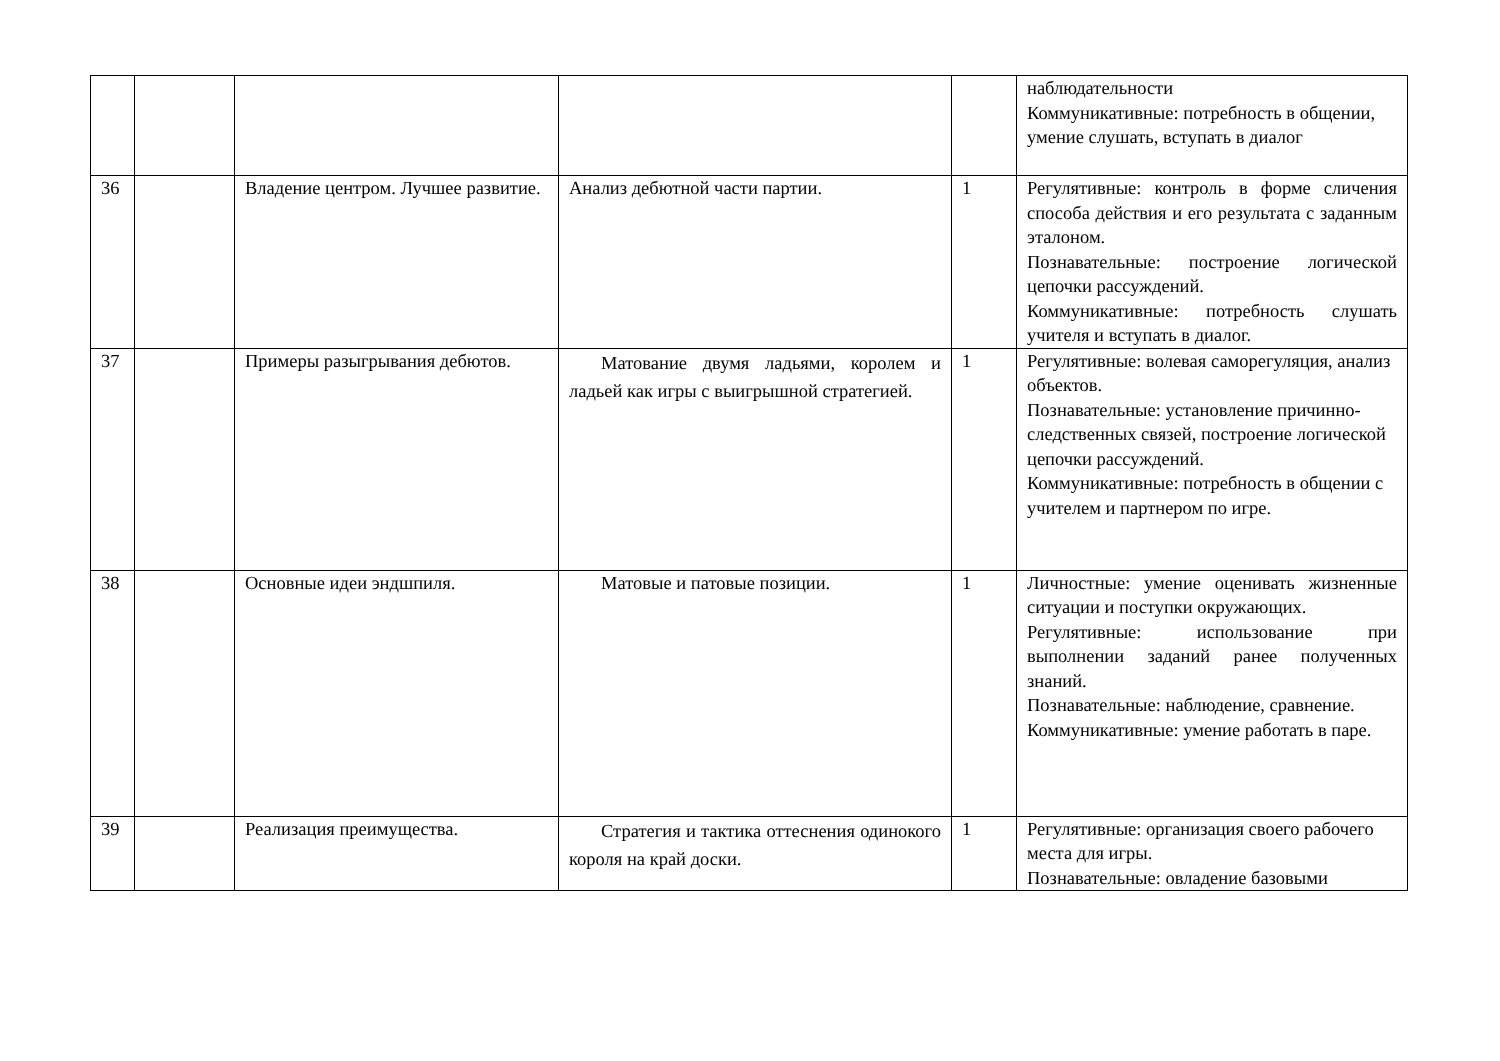| | | | | | наблюдательности Коммуникативные: потребность в общении, умение слушать, вступать в диалог |
| 36 | | Владение центром. Лучшее развитие. | Анализ дебютной части партии. | 1 | Регулятивные: контроль в форме сличения способа действия и его результата с заданным эталоном. Познавательные: построение логической цепочки рассуждений. Коммуникативные: потребность слушать учителя и вступать в диалог. |
| 37 | | Примеры разыгрывания дебютов. | Матование двумя ладьями, королем и ладьей как игры с выигрышной стратегией. | 1 | Регулятивные: волевая саморегуляция, анализ объектов. Познавательные: установление причинно-следственных связей, построение логической цепочки рассуждений. Коммуникативные: потребность в общении с учителем и партнером по игре. |
| 38 | | Основные идеи эндшпиля. | Матовые и патовые позиции. | 1 | Личностные: умение оценивать жизненные ситуации и поступки окружающих. Регулятивные: использование при выполнении заданий ранее полученных знаний. Познавательные: наблюдение, сравнение. Коммуникативные: умение работать в паре. |
| 39 | | Реализация преимущества. | Стратегия и тактика оттеснения одинокого короля на край доски. | 1 | Регулятивные: организация своего рабочего места для игры. Познавательные: овладение базовыми |